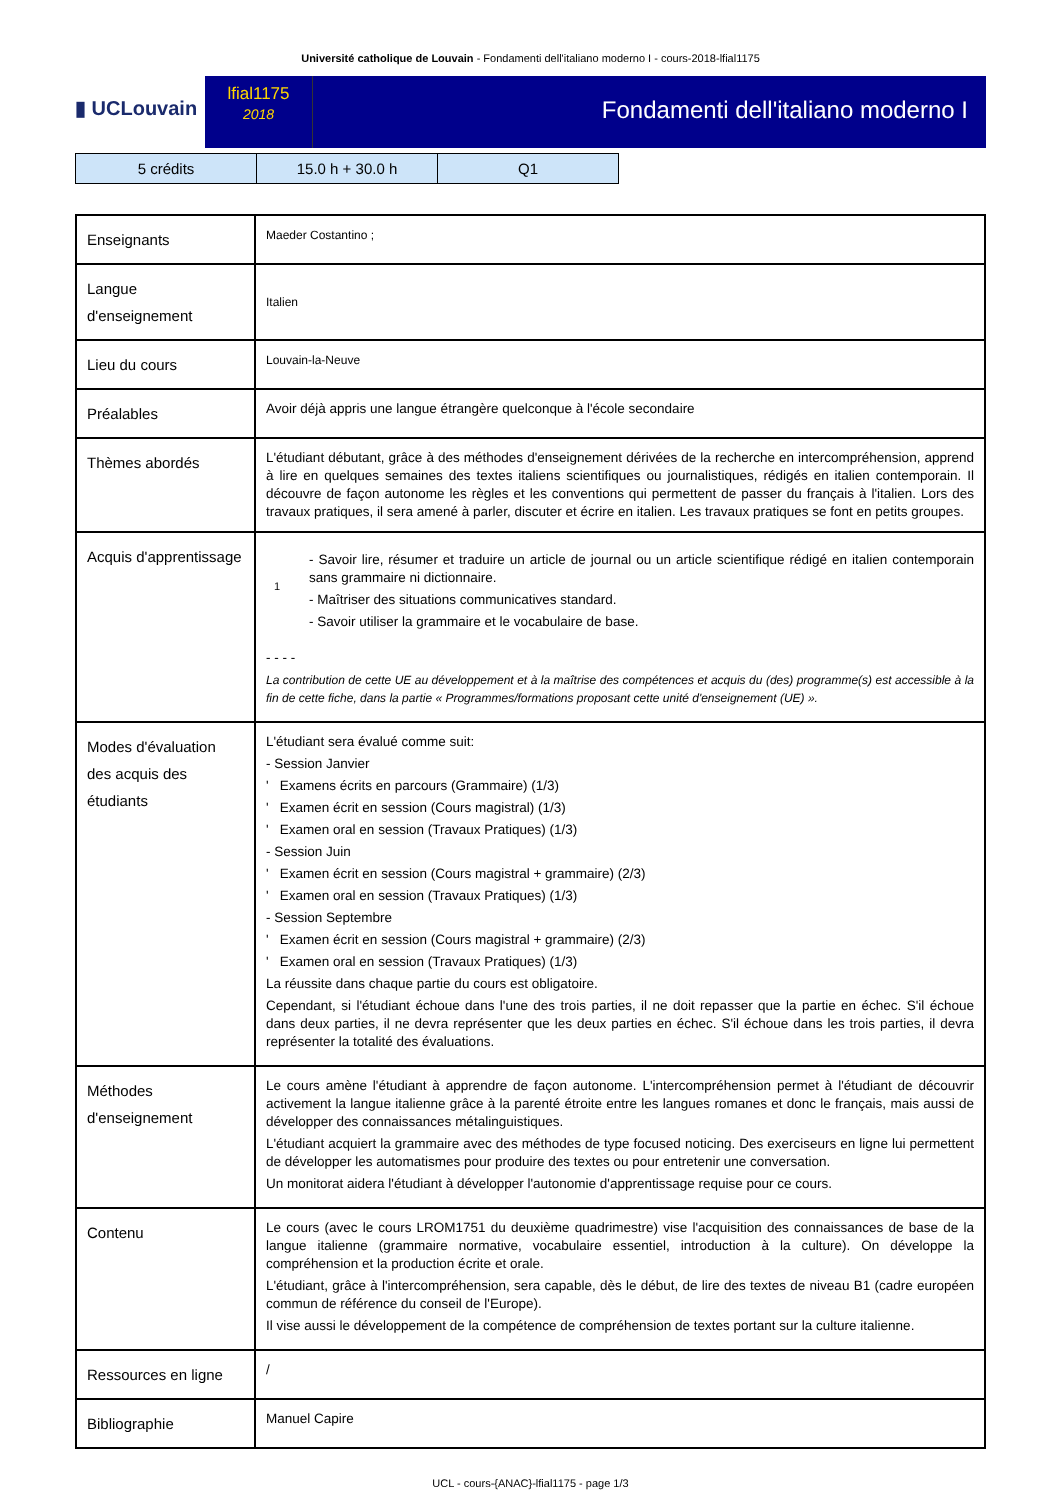Université catholique de Louvain - Fondamenti dell'italiano moderno I - cours-2018-lfial1175
▮ UCLouvain
lfial1175
2018
Fondamenti dell'italiano moderno I
| 5 crédits | 15.0 h + 30.0 h | Q1 |
| Enseignants | Maeder Costantino ; |
| Langue d'enseignement | Italien |
| Lieu du cours | Louvain-la-Neuve |
| Préalables | Avoir déjà appris une langue étrangère quelconque à l'école secondaire |
| Thèmes abordés | L'étudiant débutant, grâce à des méthodes d'enseignement dérivées de la recherche en intercompréhension, apprend à lire en quelques semaines des textes italiens scientifiques ou journalistiques, rédigés en italien contemporain. Il découvre de façon autonome les règles et les conventions qui permettent de passer du français à l'italien. Lors des travaux pratiques, il sera amené à parler, discuter et écrire en italien. Les travaux pratiques se font en petits groupes. |
| Acquis d'apprentissage | 1 - Savoir lire, résumer et traduire un article de journal ou un article scientifique rédigé en italien contemporain sans grammaire ni dictionnaire. - Maîtriser des situations communicatives standard. - Savoir utiliser la grammaire et le vocabulaire de base. - - - - La contribution de cette UE au développement et à la maîtrise des compétences et acquis du (des) programme(s) est accessible à la fin de cette fiche, dans la partie « Programmes/formations proposant cette unité d'enseignement (UE) ». |
| Modes d'évaluation des acquis des étudiants | L'étudiant sera évalué comme suit: - Session Janvier ' Examens écrits en parcours (Grammaire) (1/3) ' Examen écrit en session (Cours magistral) (1/3) ' Examen oral en session (Travaux Pratiques) (1/3) - Session Juin ' Examen écrit en session (Cours magistral + grammaire) (2/3) ' Examen oral en session (Travaux Pratiques) (1/3) - Session Septembre ' Examen écrit en session (Cours magistral + grammaire) (2/3) ' Examen oral en session (Travaux Pratiques) (1/3) La réussite dans chaque partie du cours est obligatoire. Cependant, si l'étudiant échoue dans l'une des trois parties, il ne doit repasser que la partie en échec. S'il échoue dans deux parties, il ne devra représenter que les deux parties en échec. S'il échoue dans les trois parties, il devra représenter la totalité des évaluations. |
| Méthodes d'enseignement | Le cours amène l'étudiant à apprendre de façon autonome. L'intercompréhension permet à l'étudiant de découvrir activement la langue italienne grâce à la parenté étroite entre les langues romanes et donc le français, mais aussi de développer des connaissances métalinguistiques. L'étudiant acquiert la grammaire avec des méthodes de type focused noticing. Des exerciseurs en ligne lui permettent de développer les automatismes pour produire des textes ou pour entretenir une conversation. Un monitorat aidera l'étudiant à développer l'autonomie d'apprentissage requise pour ce cours. |
| Contenu | Le cours (avec le cours LROM1751 du deuxième quadrimestre) vise l'acquisition des connaissances de base de la langue italienne (grammaire normative, vocabulaire essentiel, introduction à la culture). On développe la compréhension et la production écrite et orale. L'étudiant, grâce à l'intercompréhension, sera capable, dès le début, de lire des textes de niveau B1 (cadre européen commun de référence du conseil de l'Europe). Il vise aussi le développement de la compétence de compréhension de textes portant sur la culture italienne. |
| Ressources en ligne | / |
| Bibliographie | Manuel Capire |
UCL - cours-{ANAC}-lfial1175 - page 1/3